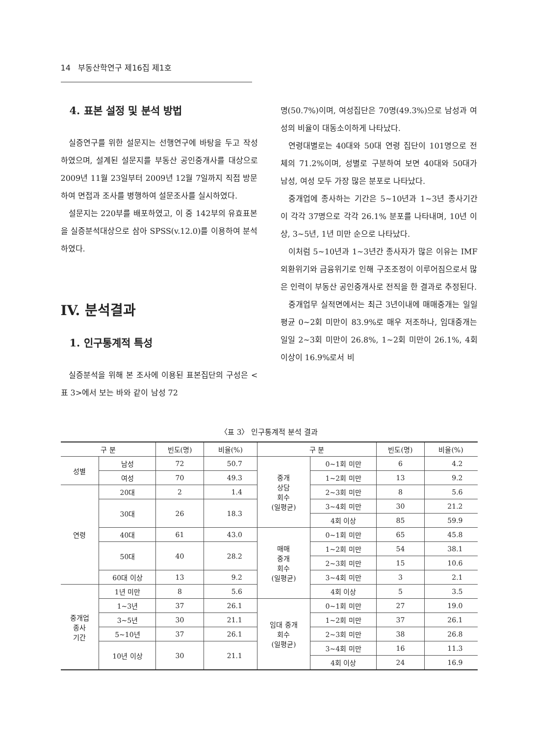14 부동산학연구 제16집 제1호
4. 표본 설정 및 분석 방법
실증연구를 위한 설문지는 선행연구에 바탕을 두고 작성하였으며, 설계된 설문지를 부동산 공인중개사를 대상으로 2009년 11월 23일부터 2009년 12월 7일까지 직접 방문하여 면접과 조사를 병행하여 설문조사를 실시하였다.
설문지는 220부를 배포하였고, 이 중 142부의 유효표본을 실증분석대상으로 삼아 SPSS(v.12.0)를 이용하여 분석하였다.
IV. 분석결과
1. 인구통계적 특성
실증분석을 위해 본 조사에 이용된 표본집단의 구성은 <표 3>에서 보는 바와 같이 남성 72
명(50.7%)이며, 여성집단은 70명(49.3%)으로 남성과 여성의 비율이 대동소이하게 나타났다.
연령대별로는 40대와 50대 연령 집단이 101명으로 전체의 71.2%이며, 성별로 구분하여 보면 40대와 50대가 남성, 여성 모두 가장 많은 분포로 나타났다.
중개업에 종사하는 기간은 5~10년과 1~3년 종사기간이 각각 37명으로 각각 26.1% 분포를 나타내며, 10년 이상, 3~5년, 1년 미만 순으로 나타났다.
이처럼 5~10년과 1~3년간 종사자가 많은 이유는 IMF외환위기와 금융위기로 인해 구조조정이 이루어짐으로서 많은 인력이 부동산 공인중개사로 전직을 한 결과로 추정된다.
중개업무 실적면에서는 최근 3년이내에 매매중개는 일일평균 0~2회 미만이 83.9%로 매우 저조하나, 임대중개는 일일 2~3회 미만이 26.8%, 1~2회 미만이 26.1%, 4회 이상이 16.9%로서 비
〈표 3〉 인구통계적 분석 결과
| 구 분 | | 빈도(명) | 비율(%) | 구 분 | | 빈도(명) | 비율(%) |
| --- | --- | --- | --- | --- | --- | --- | --- |
| 성별 | 남성 | 72 | 50.7 | 중개 상담 회수 (일평균) | 0~1회 미만 | 6 | 4.2 |
| | 여성 | 70 | 49.3 | | 1~2회 미만 | 13 | 9.2 |
| 연령 | 20대 | 2 | 1.4 | | 2~3회 미만 | 8 | 5.6 |
| | 30대 | 26 | 18.3 | | 3~4회 미만 | 30 | 21.2 |
| | | | | | 4회 이상 | 85 | 59.9 |
| | 40대 | 61 | 43.0 | 매매 중개 회수 (일평균) | 0~1회 미만 | 65 | 45.8 |
| | 50대 | 40 | 28.2 | | 1~2회 미만 | 54 | 38.1 |
| | | | | | 2~3회 미만 | 15 | 10.6 |
| | 60대 이상 | 13 | 9.2 | | 3~4회 미만 | 3 | 2.1 |
| 중개업 종사 기간 | 1년 미만 | 8 | 5.6 | | 4회 이상 | 5 | 3.5 |
| | 1~3년 | 37 | 26.1 | 임대 중개 회수 (일평균) | 0~1회 미만 | 27 | 19.0 |
| | 3~5년 | 30 | 21.1 | | 1~2회 미만 | 37 | 26.1 |
| | 5~10년 | 37 | 26.1 | | 2~3회 미만 | 38 | 26.8 |
| | 10년 이상 | 30 | 21.1 | | 3~4회 미만 | 16 | 11.3 |
| | | | | | 4회 이상 | 24 | 16.9 |